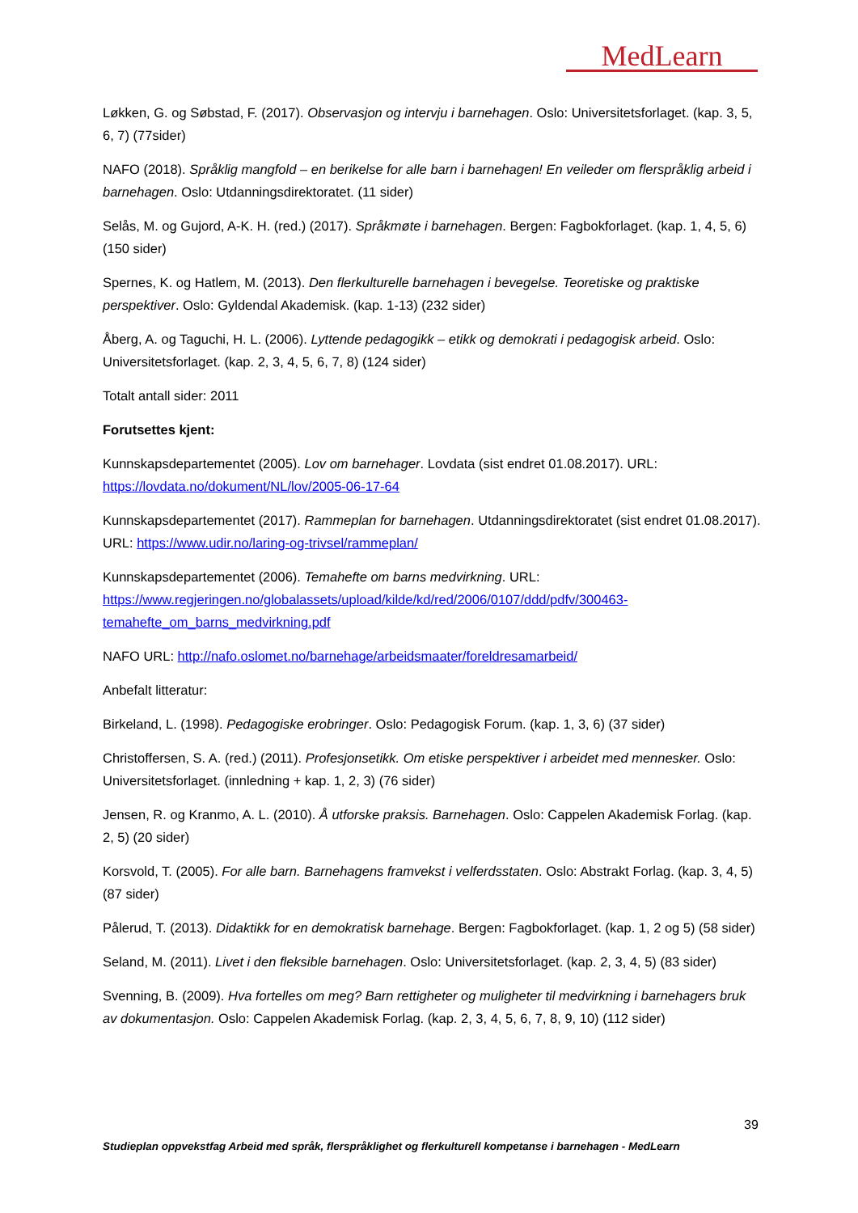MedLearn
Løkken, G. og Søbstad, F. (2017). Observasjon og intervju i barnehagen. Oslo: Universitetsforlaget. (kap. 3, 5, 6, 7) (77sider)
NAFO (2018). Språklig mangfold – en berikelse for alle barn i barnehagen! En veileder om flerspråklig arbeid i barnehagen. Oslo: Utdanningsdirektoratet. (11 sider)
Selås, M. og Gujord, A-K. H. (red.) (2017). Språkmøte i barnehagen. Bergen: Fagbokforlaget. (kap. 1, 4, 5, 6) (150 sider)
Spernes, K. og Hatlem, M. (2013). Den flerkulturelle barnehagen i bevegelse. Teoretiske og praktiske perspektiver. Oslo: Gyldendal Akademisk. (kap. 1-13) (232 sider)
Åberg, A. og Taguchi, H. L. (2006). Lyttende pedagogikk – etikk og demokrati i pedagogisk arbeid. Oslo: Universitetsforlaget. (kap. 2, 3, 4, 5, 6, 7, 8) (124 sider)
Totalt antall sider: 2011
Forutsettes kjent:
Kunnskapsdepartementet (2005). Lov om barnehager. Lovdata (sist endret 01.08.2017). URL: https://lovdata.no/dokument/NL/lov/2005-06-17-64
Kunnskapsdepartementet (2017). Rammeplan for barnehagen. Utdanningsdirektoratet (sist endret 01.08.2017). URL: https://www.udir.no/laring-og-trivsel/rammeplan/
Kunnskapsdepartementet (2006). Temahefte om barns medvirkning. URL: https://www.regjeringen.no/globalassets/upload/kilde/kd/red/2006/0107/ddd/pdfv/300463-temahefte_om_barns_medvirkning.pdf
NAFO URL: http://nafo.oslomet.no/barnehage/arbeidsmaater/foreldresamarbeid/
Anbefalt litteratur:
Birkeland, L. (1998). Pedagogiske erobringer. Oslo: Pedagogisk Forum. (kap. 1, 3, 6) (37 sider)
Christoffersen, S. A. (red.) (2011). Profesjonsetikk. Om etiske perspektiver i arbeidet med mennesker. Oslo: Universitetsforlaget. (innledning + kap. 1, 2, 3) (76 sider)
Jensen, R. og Kranmo, A. L. (2010). Å utforske praksis. Barnehagen. Oslo: Cappelen Akademisk Forlag. (kap. 2, 5) (20 sider)
Korsvold, T. (2005). For alle barn. Barnehagens framvekst i velferdsstaten. Oslo: Abstrakt Forlag. (kap. 3, 4, 5) (87 sider)
Pålerud, T. (2013). Didaktikk for en demokratisk barnehage. Bergen: Fagbokforlaget. (kap. 1, 2 og 5) (58 sider)
Seland, M. (2011). Livet i den fleksible barnehagen. Oslo: Universitetsforlaget. (kap. 2, 3, 4, 5) (83 sider)
Svenning, B. (2009). Hva fortelles om meg? Barn rettigheter og muligheter til medvirkning i barnehagers bruk av dokumentasjon. Oslo: Cappelen Akademisk Forlag. (kap. 2, 3, 4, 5, 6, 7, 8, 9, 10) (112 sider)
39
Studieplan oppvekstfag Arbeid med språk, flerspråklighet og flerkulturell kompetanse i barnehagen - MedLearn